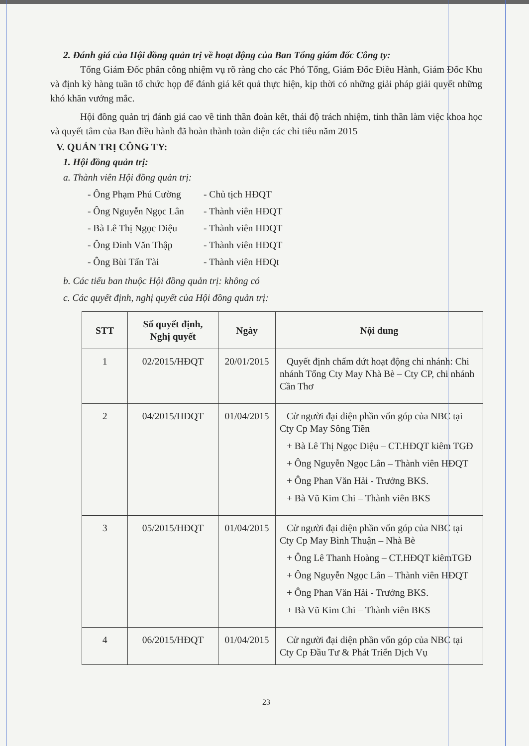2. Đánh giá của Hội đồng quản trị về hoạt động của Ban Tổng giám đốc Công ty:
Tổng Giám Đốc phân công nhiệm vụ rõ ràng cho các Phó Tổng, Giám Đốc Điều Hành, Giám Đốc Khu và định kỳ hàng tuần tổ chức họp để đánh giá kết quả thực hiện, kịp thời có những giải pháp giải quyết những khó khăn vướng mắc.
Hội đồng quản trị đánh giá cao về tinh thần đoàn kết, thái độ trách nhiệm, tinh thần làm việc khoa học và quyết tâm của Ban điều hành đã hoàn thành toàn diện các chỉ tiêu năm 2015
V. QUẢN TRỊ CÔNG TY:
1. Hội đồng quản trị:
a. Thành viên Hội đồng quản trị:
- Ông Phạm Phú Cường - Chủ tịch HĐQT
- Ông Nguyễn Ngọc Lân - Thành viên HĐQT
- Bà Lê Thị Ngọc Diệu - Thành viên HĐQT
- Ông Đinh Văn Thập - Thành viên HĐQT
- Ông Bùi Tấn Tài - Thành viên HĐQt
b. Các tiểu ban thuộc Hội đồng quản trị: không có
c. Các quyết định, nghị quyết của Hội đồng quản trị:
| STT | Số quyết định, Nghị quyết | Ngày | Nội dung |
| --- | --- | --- | --- |
| 1 | 02/2015/HĐQT | 20/01/2015 | Quyết định chấm dứt hoạt động chi nhánh: Chi nhánh Tổng Cty May Nhà Bè – Cty CP, chi nhánh Cần Thơ |
| 2 | 04/2015/HĐQT | 01/04/2015 | Cử người đại diện phần vốn góp của NBC tại Cty Cp May Sông Tiền + Bà Lê Thị Ngọc Diệu – CT.HĐQT kiêm TGĐ + Ông Nguyễn Ngọc Lân – Thành viên HĐQT + Ông Phan Văn Hải - Trưởng BKS. + Bà Vũ Kim Chi – Thành viên BKS |
| 3 | 05/2015/HĐQT | 01/04/2015 | Cử người đại diện phần vốn góp của NBC tại Cty Cp May Bình Thuận – Nhà Bè + Ông Lê Thanh Hoàng – CT.HĐQT kiêmTGĐ + Ông Nguyễn Ngọc Lân – Thành viên HĐQT + Ông Phan Văn Hải - Trưởng BKS. + Bà Vũ Kim Chi – Thành viên BKS |
| 4 | 06/2015/HĐQT | 01/04/2015 | Cử người đại diện phần vốn góp của NBC tại Cty Cp Đầu Tư & Phát Triển Dịch Vụ |
23